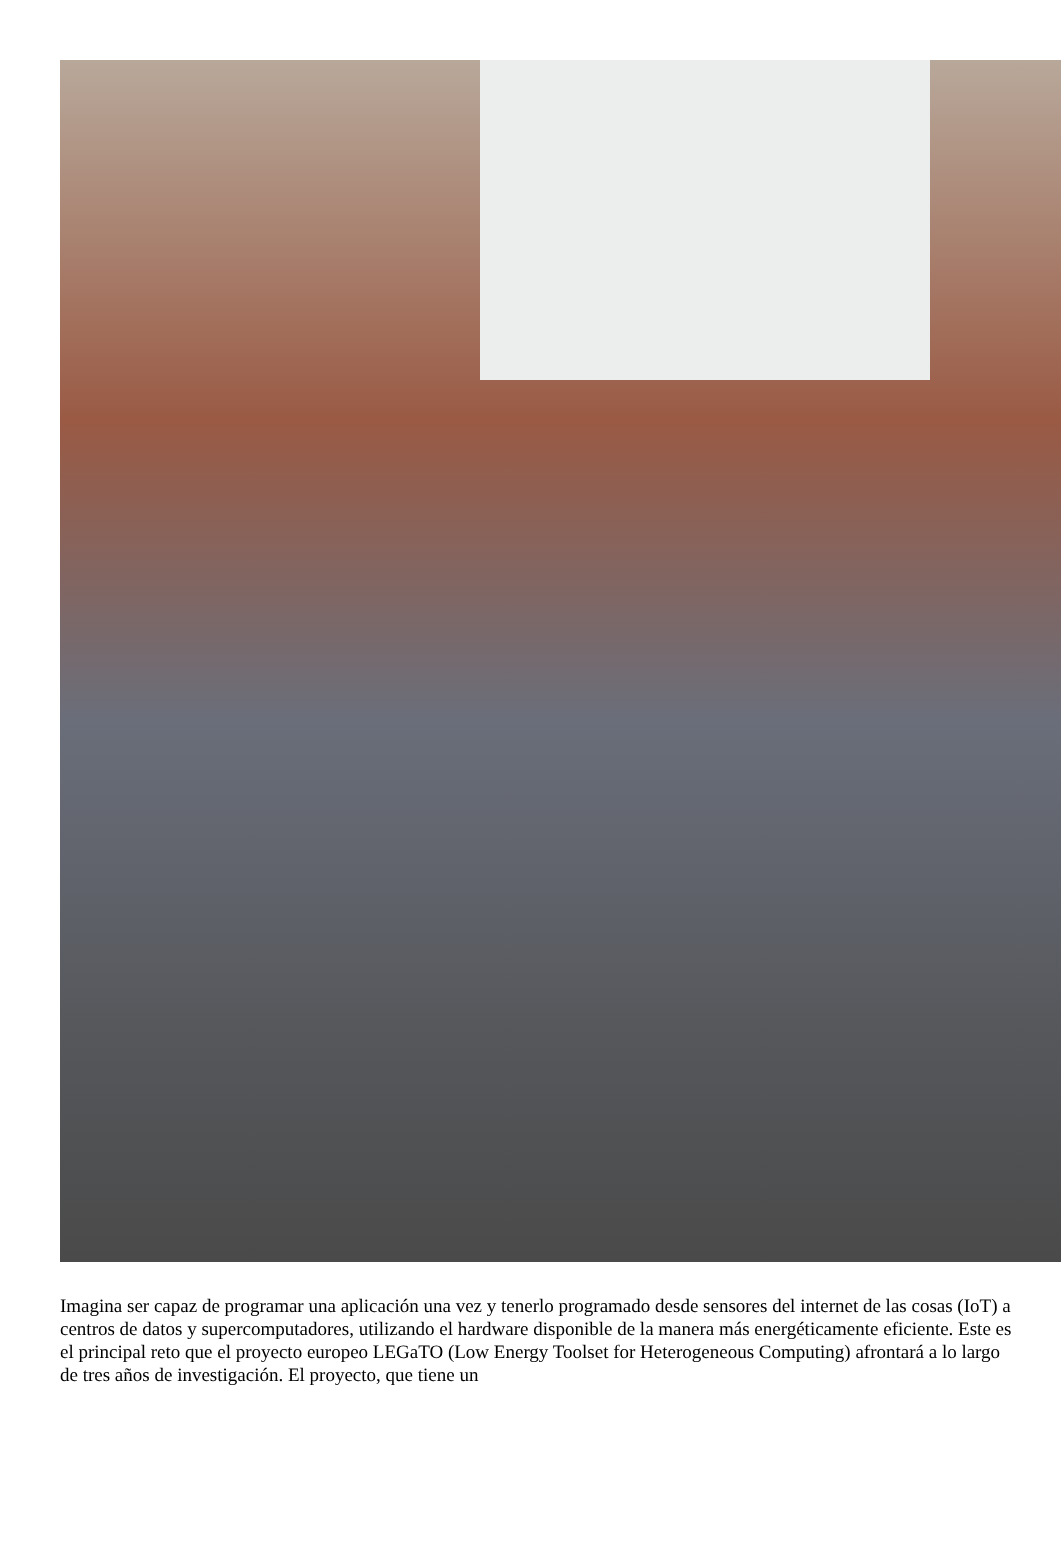Imagina ser capaz de programar una aplicación una vez y tenerlo programado desde sensores del internet de las cosas (IoT) a centros de datos y supercomputadores, utilizando el hardware disponible de la manera más energéticamente eficiente. Este es el principal reto que el proyecto europeo LEGaTO (Low Energy Toolset for Heterogeneous Computing) afrontará a lo largo de tres años de investigación. El proyecto, que tiene un